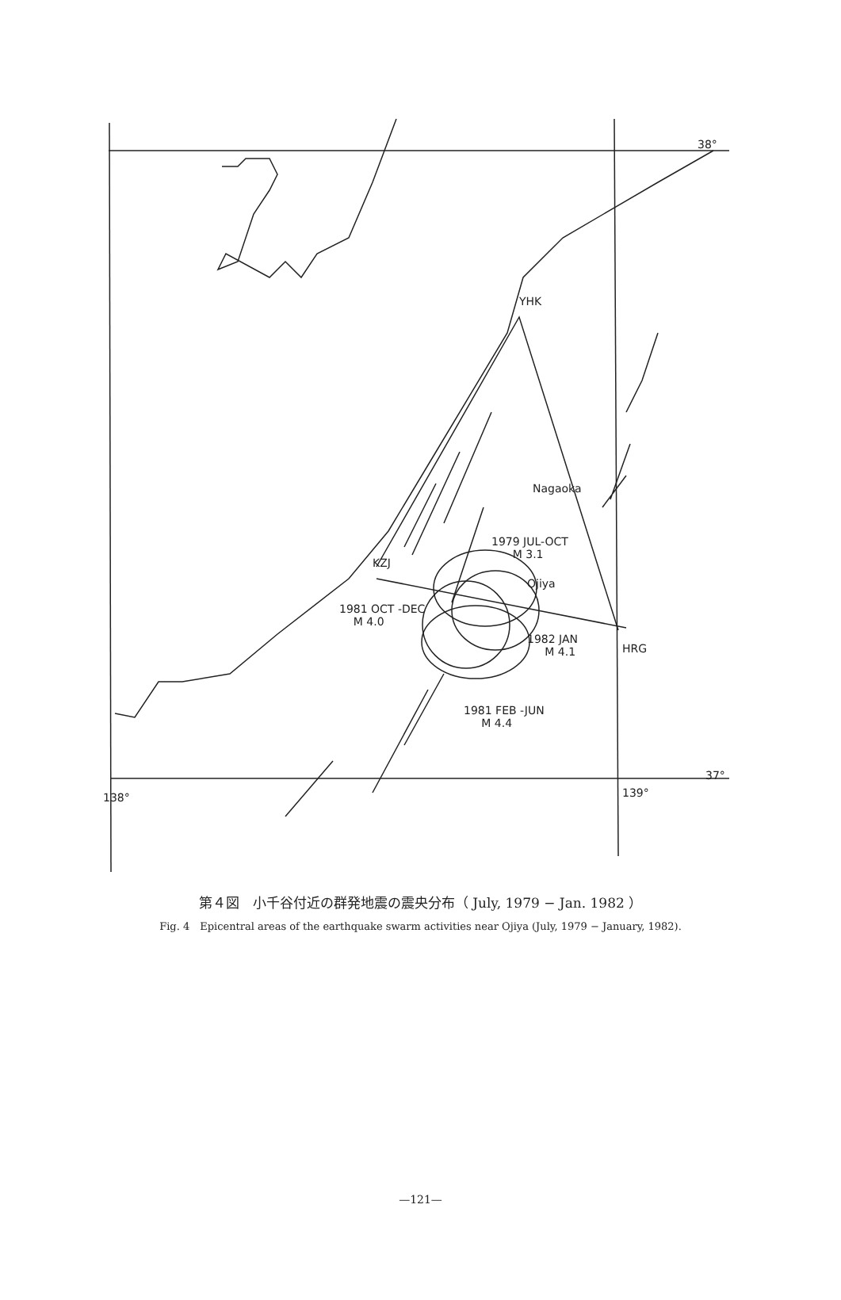38°
YHK
Nagaoka
1979 JUL-OCT
M 3.1
KZJ
Ojiya
1981 OCT -DEC
M 4.0
1982 JAN
M 4.1 HRG
1981 FEB -JUN
M 4.4
37°
138° 139°
第４図　小千谷付近の群発地震の震央分布（ July, 1979 − Jan. 1982 ）
Fig. 4　Epicentral areas of the earthquake swarm activities near Ojiya (July, 1979 − January, 1982).
—121—